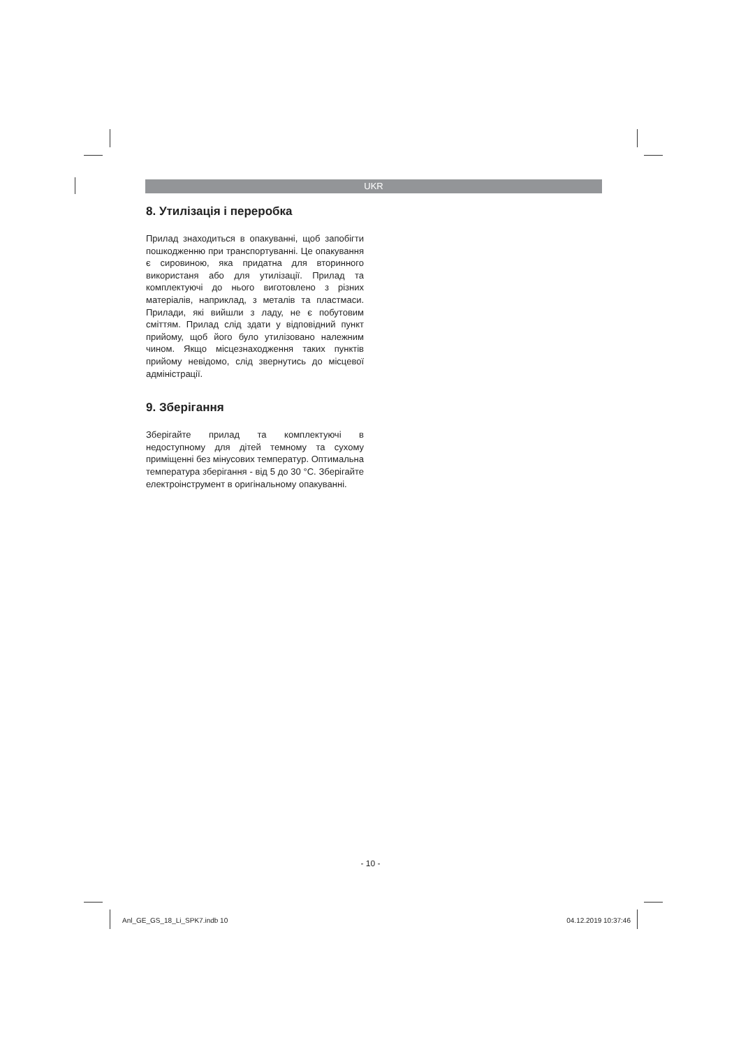UKR
8. Утилізація і переробка
Прилад знаходиться в опакуванні, щоб запобігти пошкодженню при транспортуванні. Це опакування є сировиною, яка придатна для вторинного використаня або для утилізації. Прилад та комплектуючі до нього виготовлено з різних матеріалів, наприклад, з металів та пластмаси. Прилади, які вийшли з ладу, не є побутовим сміттям. Прилад слід здати у відповідний пункт прийому, щоб його було утилізовано належним чином. Якщо місцезнаходження таких пунктів прийому невідомо, слід звернутись до місцевої адміністрації.
9. Зберігання
Зберігайте прилад та комплектуючі в недоступному для дітей темному та сухому приміщенні без мінусових температур. Оптимальна температура зберігання - від 5 до 30 °C. Зберігайте електроінструмент в оригінальному опакуванні.
- 10 -
Anl_GE_GS_18_Li_SPK7.indb 10 04.12.2019 10:37:46